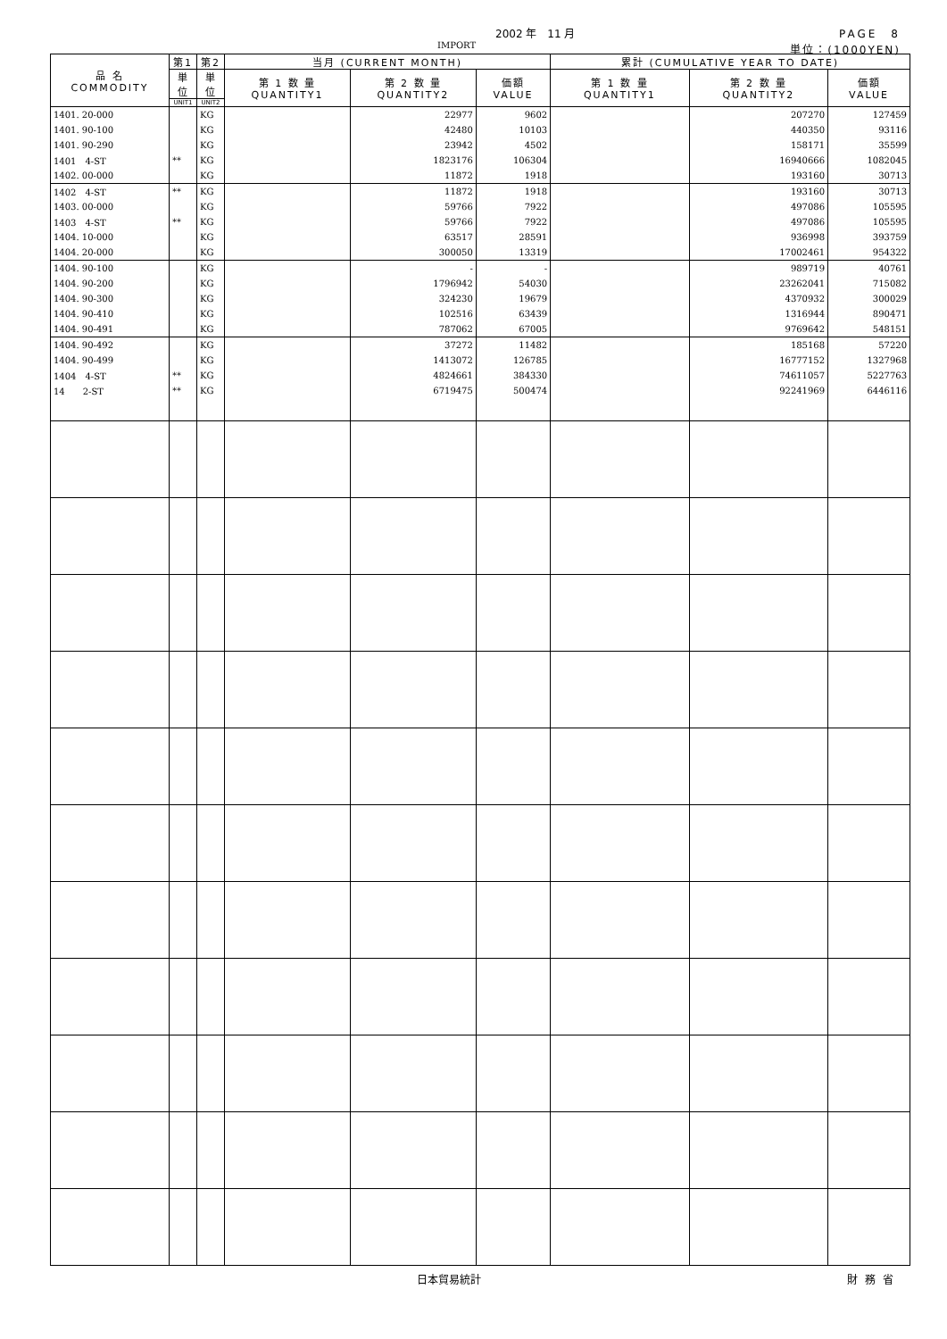2002 年　11 月 PAGE　8
IMPORT 単位：(1000YEN)
| 品 名 COMMODITY | 第1 | 第2 | 当月 (CURRENT MONTH) | | | 累計 (CUMULATIVE YEAR TO DATE) | | |
| --- | --- | --- | --- | --- | --- | --- | --- | --- |
| | 単位 | 単位 | 第 1 数 量 QUANTITY1 | 第 2 数 量 QUANTITY2 | 価額 VALUE | 第 1 数 量 QUANTITY1 | 第 2 数 量 QUANTITY2 | 価額 VALUE |
| | UNIT1 | UNIT2 | | | | | | |
| 1401. 20-000 | | KG | | 22977 | 9602 | | 207270 | 127459 |
| 1401. 90-100 | | KG | | 42480 | 10103 | | 440350 | 93116 |
| 1401. 90-290 | | KG | | 23942 | 4502 | | 158171 | 35599 |
| 1401 4-ST | ** | KG | | 1823176 | 106304 | | 16940666 | 1082045 |
| 1402. 00-000 | | KG | | 11872 | 1918 | | 193160 | 30713 |
| 1402 4-ST | ** | KG | | 11872 | 1918 | | 193160 | 30713 |
| 1403. 00-000 | | KG | | 59766 | 7922 | | 497086 | 105595 |
| 1403 4-ST | ** | KG | | 59766 | 7922 | | 497086 | 105595 |
| 1404. 10-000 | | KG | | 63517 | 28591 | | 936998 | 393759 |
| 1404. 20-000 | | KG | | 300050 | 13319 | | 17002461 | 954322 |
| 1404. 90-100 | | KG | | - | - | | 989719 | 40761 |
| 1404. 90-200 | | KG | | 1796942 | 54030 | | 23262041 | 715082 |
| 1404. 90-300 | | KG | | 324230 | 19679 | | 4370932 | 300029 |
| 1404. 90-410 | | KG | | 102516 | 63439 | | 1316944 | 890471 |
| 1404. 90-491 | | KG | | 787062 | 67005 | | 9769642 | 548151 |
| 1404. 90-492 | | KG | | 37272 | 11482 | | 185168 | 57220 |
| 1404. 90-499 | | KG | | 1413072 | 126785 | | 16777152 | 1327968 |
| 1404 4-ST | ** | KG | | 4824661 | 384330 | | 74611057 | 5227763 |
| 14 2-ST | ** | KG | | 6719475 | 500474 | | 92241969 | 6446116 |
日本貿易統計 財務省